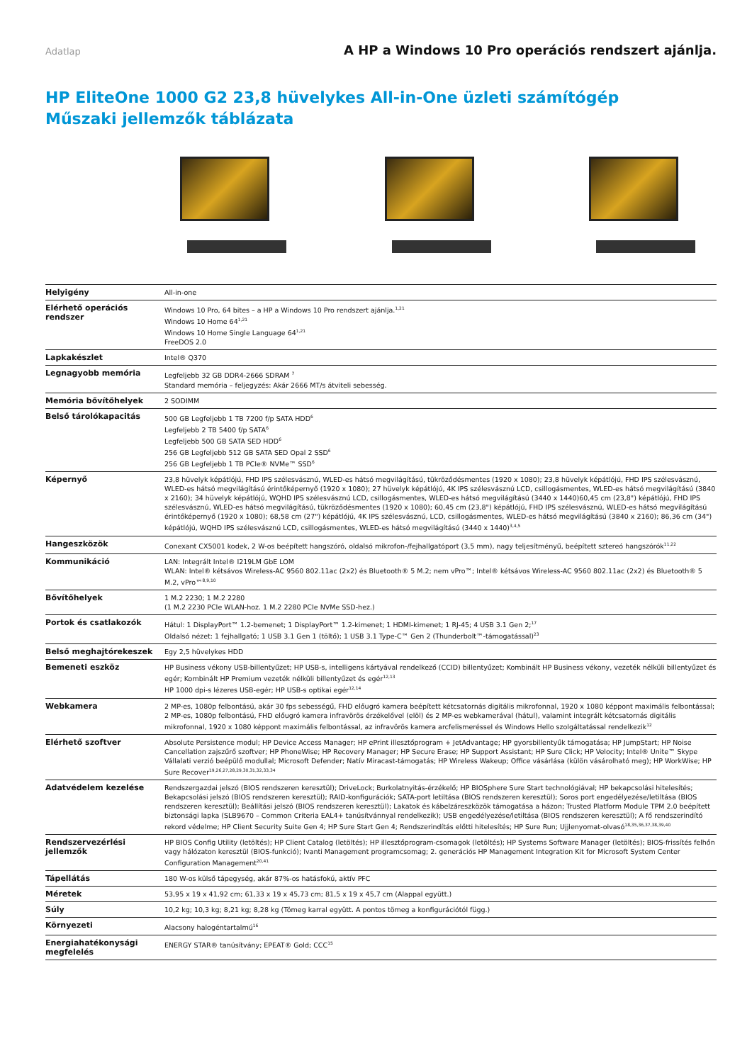Adatlap A HP a Windows 10 Pro operációs rendszert ajánlja.
HP EliteOne 1000 G2 23,8 hüvelykes All-in-One üzleti számítógép
Műszaki jellemzők táblázata
| Helyigény | All-in-one |
| Elérhető operációs rendszer | Windows 10 Pro, 64 bites – a HP a Windows 10 Pro rendszert ajánlja.<sup>1,21</sup> Windows 10 Home 64<sup>1,21</sup> Windows 10 Home Single Language 64<sup>1,21</sup> FreeDOS 2.0 |
| Lapkakészlet | Intel® Q370 |
| Legnagyobb memória | Legfeljebb 32 GB DDR4-2666 SDRAM <sup>7</sup> Standard memória – feljegyzés: Akár 2666 MT/s átviteli sebesség. |
| Memória bővítőhelyek | 2 SODIMM |
| Belső tárolókapacitás | 500 GB Legfeljebb 1 TB 7200 f/p SATA HDD<sup>6</sup> Legfeljebb 2 TB 5400 f/p SATA<sup>6</sup> Legfeljebb 500 GB SATA SED HDD<sup>6</sup> 256 GB Legfeljebb 512 GB SATA SED Opal 2 SSD<sup>6</sup> 256 GB Legfeljebb 1 TB PCIe® NVMe™ SSD<sup>6</sup> |
| Képernyő | 23,8 hüvelyk képátlójú, FHD IPS szélesvásznú, WLED-es hátsó megvilágítású, tükröződésmentes (1920 x 1080); 23,8 hüvelyk képátlójú, FHD IPS szélesvásznú, WLED-es hátsó megvilágítású érintőképernyő (1920 x 1080); 27 hüvelyk képátlójú, 4K IPS szélesvásznú LCD, csillogásmentes, WLED-es hátsó megvilágítású (3840 x 2160); 34 hüvelyk képátlójú, WQHD IPS szélesvásznú LCD, csillogásmentes, WLED-es hátsó megvilágítású (3440 x 1440)60,45 cm (23,8") képátlójú, FHD IPS szélesvásznú, WLED-es hátsó megvilágítású, tükröződésmentes (1920 x 1080); 60,45 cm (23,8") képátlójú, FHD IPS szélesvásznú, WLED-es hátsó megvilágítású érintőképernyő (1920 x 1080); 68,58 cm (27") képátlójú, 4K IPS szélesvásznú, LCD, csillogásmentes, WLED-es hátsó megvilágítású (3840 x 2160); 86,36 cm (34") képátlójú, WQHD IPS szélesvásznú LCD, csillogásmentes, WLED-es hátsó megvilágítású (3440 x 1440)<sup>3,4,5</sup> |
| Hangeszközök | Conexant CX5001 kodek, 2 W-os beépített hangszóró, oldalsó mikrofon-/fejhallgatóport (3,5 mm), nagy teljesítményű, beépített sztereó hangszórók<sup>11,22</sup> |
| Kommunikáció | LAN: Integrált Intel® I219LM GbE LOM WLAN: Intel® kétsávos Wireless-AC 9560 802.11ac (2x2) és Bluetooth® 5 M.2; nem vPro™; Intel® kétsávos Wireless-AC 9560 802.11ac (2x2) és Bluetooth® 5 M.2, vPro™<sup>8,9,10</sup> |
| Bővítőhelyek | 1 M.2 2230; 1 M.2 2280 (1 M.2 2230 PCIe WLAN-hoz. 1 M.2 2280 PCIe NVMe SSD-hez.) |
| Portok és csatlakozók | Hátul: 1 DisplayPort™ 1.2-bemenet; 1 DisplayPort™ 1.2-kimenet; 1 HDMI-kimenet; 1 RJ-45; 4 USB 3.1 Gen 2;<sup>17</sup> Oldalsó nézet: 1 fejhallgató; 1 USB 3.1 Gen 1 (töltő); 1 USB 3.1 Type-C™ Gen 2 (Thunderbolt™-támogatással)<sup>23</sup> |
| Belső meghajtórekeszek | Egy 2,5 hüvelykes HDD |
| Bemeneti eszköz | HP Business vékony USB-billentyűzet; HP USB-s, intelligens kártyával rendelkező (CCID) billentyűzet; Kombinált HP Business vékony, vezeték nélküli billentyűzet és egér; Kombinált HP Premium vezeték nélküli billentyűzet és egér<sup>12,13</sup> HP 1000 dpi-s lézeres USB-egér; HP USB-s optikai egér<sup>12,14</sup> |
| Webkamera | 2 MP-es, 1080p felbontású, akár 30 fps sebességű, FHD előugró kamera beépített kétcsatornás digitális mikrofonnal, 1920 x 1080 képpont maximális felbontással; 2 MP-es, 1080p felbontású, FHD előugró kamera infravörös érzékelővel (elöl) és 2 MP-es webkamerával (hátul), valamint integrált kétcsatornás digitális mikrofonnal, 1920 x 1080 képpont maximális felbontással, az infravörös kamera arcfelismeréssel és Windows Hello szolgáltatással rendelkezik<sup>12</sup> |
| Elérhető szoftver | Absolute Persistence modul; HP Device Access Manager; HP ePrint illesztőprogram + JetAdvantage; HP gyorsbillentyűk támogatása; HP JumpStart; HP Noise Cancellation zajszűrő szoftver; HP PhoneWise; HP Recovery Manager; HP Secure Erase; HP Support Assistant; HP Sure Click; HP Velocity; Intel® Unite™ Skype Vállalati verzió beépülő modullal; Microsoft Defender; Natív Miracast-támogatás; HP Wireless Wakeup; Office vásárlása (külön vásárolható meg); HP WorkWise; HP Sure Recover<sup>19,26,27,28,29,30,31,32,33,34</sup> |
| Adatvédelem kezelése | Rendszergazdai jelszó (BIOS rendszeren keresztül); DriveLock; Burkolatnyitás-érzékelő; HP BIOSphere Sure Start technológiával; HP bekapcsolási hitelesítés; Bekapcsolási jelszó (BIOS rendszeren keresztül); RAID-konfigurációk; SATA-port letiltása (BIOS rendszeren keresztül); Soros port engedélyezése/letiltása (BIOS rendszeren keresztül); Beállítási jelszó (BIOS rendszeren keresztül); Lakatok és kábelzáreszközök támogatása a házon; Trusted Platform Module TPM 2.0 beépített biztonsági lapka (SLB9670 – Common Criteria EAL4+ tanúsítvánnyal rendelkezik); USB engedélyezése/letiltása (BIOS rendszeren keresztül); A fő rendszerindító rekord védelme; HP Client Security Suite Gen 4; HP Sure Start Gen 4; Rendszerindítás előtti hitelesítés; HP Sure Run; Ujjlenyomat-olvasó<sup>18,35,36,37,38,39,40</sup> |
| Rendszervezérlési jellemzők | HP BIOS Config Utility (letöltés); HP Client Catalog (letöltés); HP illesztőprogram-csomagok (letöltés); HP Systems Software Manager (letöltés); BIOS-frissítés felhőn vagy hálózaton keresztül (BIOS-funkció); Ivanti Management programcsomag; 2. generációs HP Management Integration Kit for Microsoft System Center Configuration Management<sup>20,41</sup> |
| Tápellátás | 180 W-os külső tápegység, akár 87%-os hatásfokú, aktív PFC |
| Méretek | 53,95 x 19 x 41,92 cm; 61,33 x 19 x 45,73 cm; 81,5 x 19 x 45,7 cm (Alappal együtt.) |
| Súly | 10,2 kg; 10,3 kg; 8,21 kg; 8,28 kg (Tömeg karral együtt. A pontos tömeg a konfigurációtól függ.) |
| Környezeti | Alacsony halogéntartalmú<sup>16</sup> |
| Energiahatékonysági megfelelés | ENERGY STAR® tanúsítvány; EPEAT® Gold; CCC<sup>15</sup> |